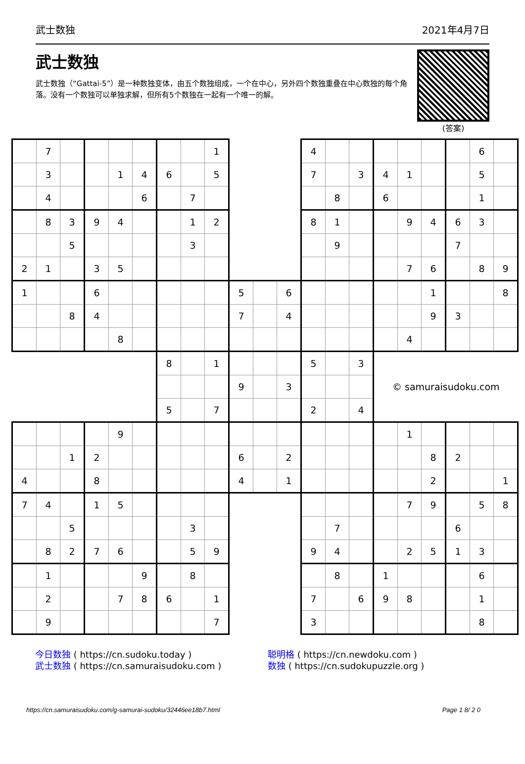武士数独 2021年4月7日
武士数独
武士数独（“Gattai-5”）是一种数独变体，由五个数独组成，一个在中心，另外四个数独重叠在中心数独的每个角落。没有一个数独可以单独求解，但所有5个数独在一起有一个唯一的解。
(答案)
| | 7 | | | | | | | 1 | | | | 4 | | | | | | | 6 | |
| | 3 | | | 1 | 4 | 6 | | 5 | | | | 7 | | 3 | 4 | 1 | | | 5 | |
| | 4 | | | | 6 | | 7 | | | | | | 8 | | 6 | | | | 1 | |
| | 8 | 3 | 9 | 4 | | | 1 | 2 | | | | 8 | 1 | | | 9 | 4 | 6 | 3 | |
| | | 5 | | | | | 3 | | | | | | 9 | | | | | 7 | | |
| 2 | 1 | | 3 | 5 | | | | | | | | | | | | 7 | 6 | | 8 | 9 |
| 1 | | | 6 | | | | | | 5 | | 6 | | | | | | 1 | | | 8 |
| | | 8 | 4 | | | | | | 7 | | 4 | | | | | | 9 | 3 | | |
| | | | | 8 | | | | | | | | | | | | 4 | | | | |
| | | | | | | 8 | | 1 | | | | 5 | | 3 | © samuraisudoku.com | | | | | |
| | | | | | | | | | 9 | | 3 | | | | | | | | | |
| | | | | | | 5 | | 7 | | | | 2 | | 4 | | | | | | |
| | | | | 9 | | | | | | | | | | | | 1 | | | | |
| | | 1 | 2 | | | | | | 6 | | 2 | | | | | | 8 | 2 | | |
| 4 | | | 8 | | | | | | 4 | | 1 | | | | | | 2 | | | 1 |
| 7 | 4 | | 1 | 5 | | | | | | | | | | | | 7 | 9 | | 5 | 8 |
| | | 5 | | | | | 3 | | | | | | 7 | | | | | 6 | | |
| | 8 | 2 | 7 | 6 | | | 5 | 9 | | | | 9 | 4 | | | 2 | 5 | 1 | 3 | |
| | 1 | | | | 9 | | 8 | | | | | | 8 | | 1 | | | | 6 | |
| | 2 | | | 7 | 8 | 6 | | 1 | | | | 7 | | 6 | 9 | 8 | | | 1 | |
| | 9 | | | | | | | 7 | | | | 3 | | | | | | | 8 | |
今日数独 ( https://cn.sudoku.today )
武士数独 ( https://cn.samuraisudoku.com )
聪明格 ( https://cn.newdoku.com )
数独 ( https://cn.sudokupuzzle.org )
https://cn.samuraisudoku.com/g-samurai-sudoku/32446ee18b7.html Page 1 8/ 2 0